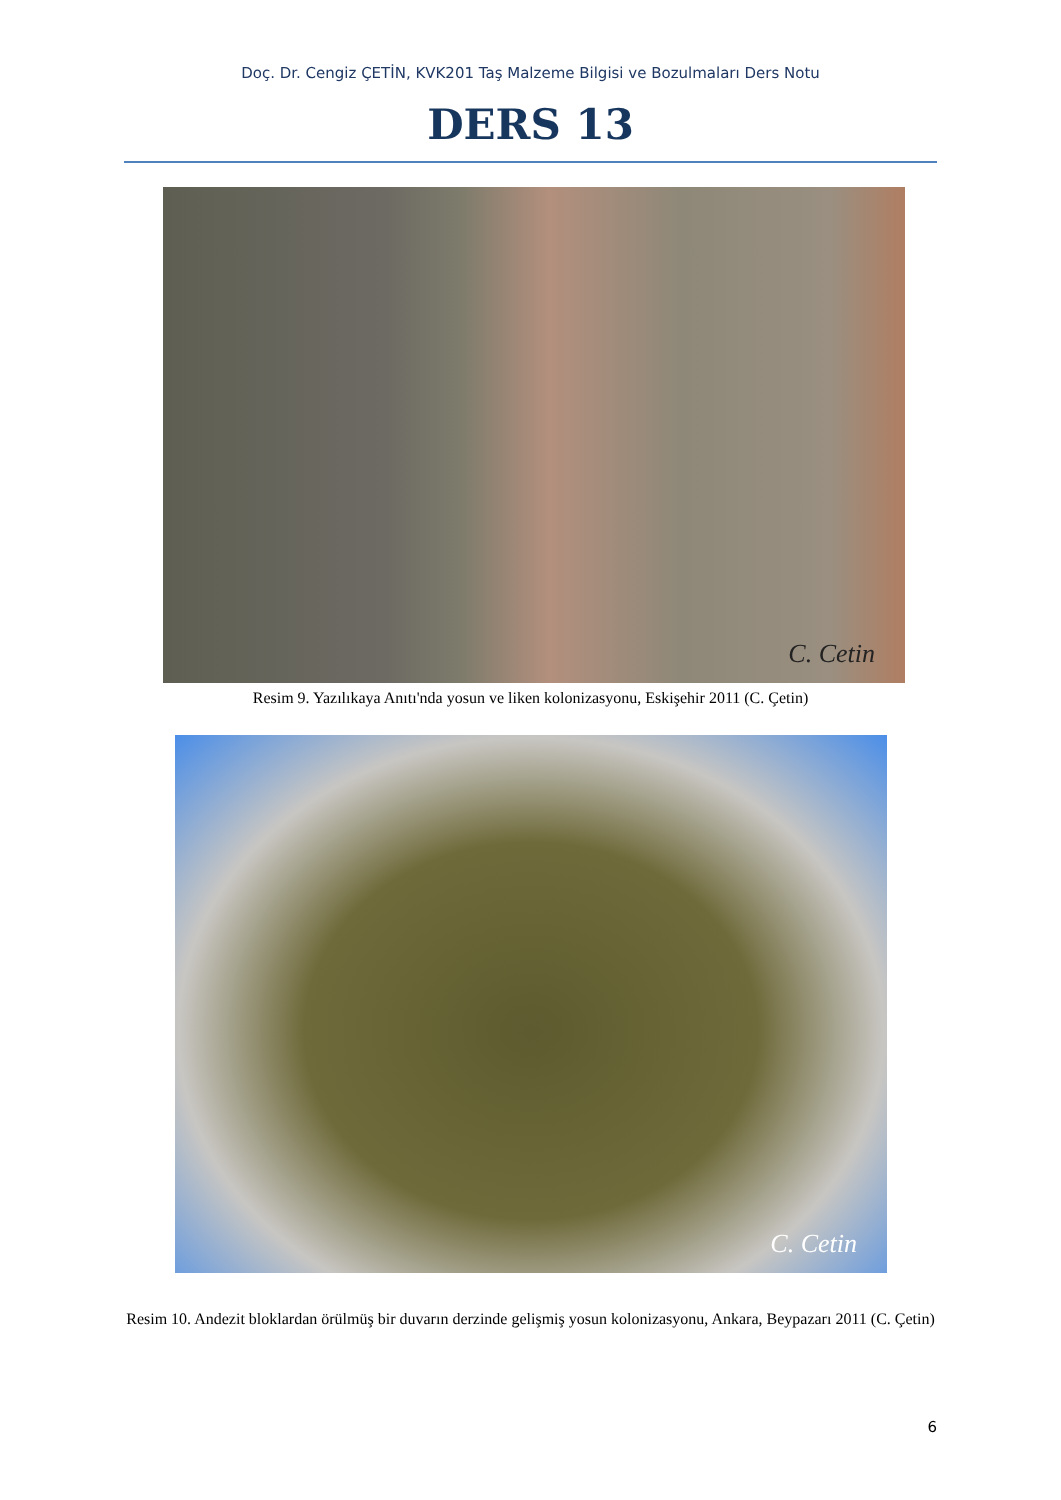Doç. Dr. Cengiz ÇETİN, KVK201 Taş Malzeme Bilgisi ve Bozulmaları Ders Notu
DERS 13
C. Cetin
Resim 9. Yazılıkaya Anıtı'nda yosun ve liken kolonizasyonu, Eskişehir 2011 (C. Çetin)
C. Cetin
Resim 10. Andezit bloklardan örülmüş bir duvarın derzinde gelişmiş yosun kolonizasyonu, Ankara, Beypazarı 2011 (C. Çetin)
6